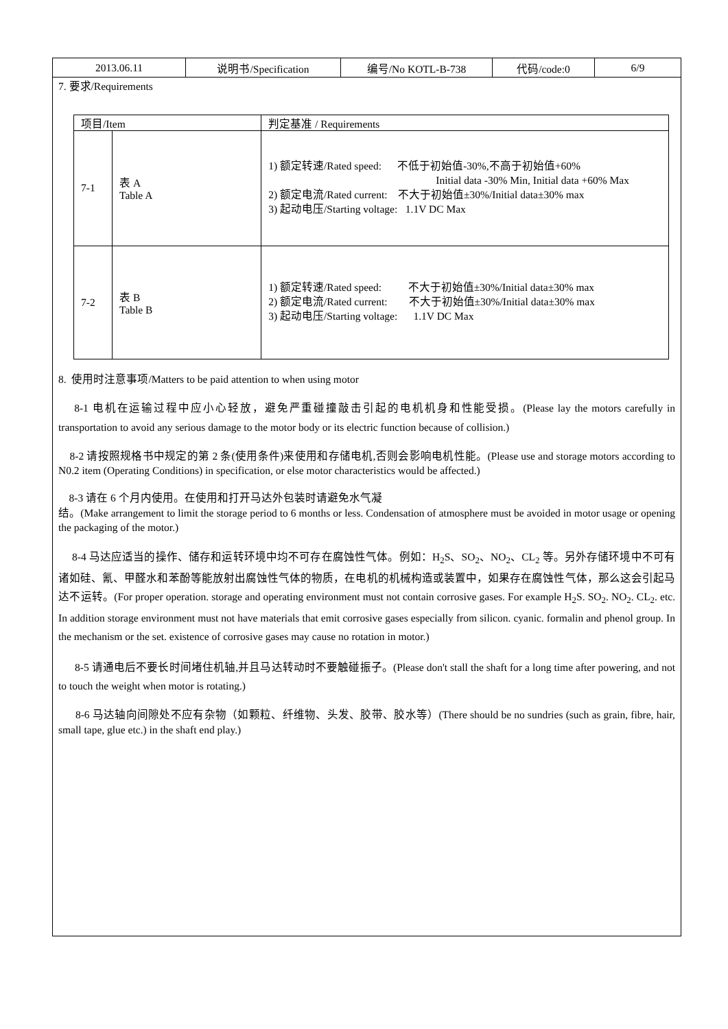| 2013.06.11 | 说明书/Specification | 编号/No KOTL-B-738 | 代码/code:0 | 6/9 |
7. 要求/Requirements
| 项目/Item | | 判定基准 / Requirements |
| 7-1 | 表 A Table A | 1) 额定转速/Rated speed: 不低于初始值-30%,不高于初始值+60% Initial data -30% Min, Initial data +60% Max 2) 额定电流/Rated current: 不大于初始值±30%/Initial data±30% max 3) 起动电压/Starting voltage: 1.1V DC Max |
| 7-2 | 表 B Table B | 1) 额定转速/Rated speed: 不大于初始值±30%/Initial data±30% max 2) 额定电流/Rated current: 不大于初始值±30%/Initial data±30% max 3) 起动电压/Starting voltage: 1.1V DC Max |
8. 使用时注意事项/Matters to be paid attention to when using motor
8-1 电机在运输过程中应小心轻放，避免严重碰撞敲击引起的电机机身和性能受损。(Please lay the motors carefully in transportation to avoid any serious damage to the motor body or its electric function because of collision.)
8-2 请按照规格书中规定的第 2 条(使用条件)来使用和存储电机,否则会影响电机性能。(Please use and storage motors according to N0.2 item (Operating Conditions) in specification, or else motor characteristics would be affected.)
8-3 请在 6 个月内使用。在使用和打开马达外包装时请避免水气凝
结。(Make arrangement to limit the storage period to 6 months or less. Condensation of atmosphere must be avoided in motor usage or opening the packaging of the motor.)
8-4 马达应适当的操作、储存和运转环境中均不可存在腐蚀性气体。例如：H<sub>2</sub>S、SO<sub>2</sub>、NO<sub>2</sub>、CL<sub>2</sub> 等。另外存储环境中不可有诸如硅、氰、甲醛水和苯酚等能放射出腐蚀性气体的物质，在电机的机械构造或装置中，如果存在腐蚀性气体，那么这会引起马达不运转。(For proper operation. storage and operating environment must not contain corrosive gases. For example H<sub>2</sub>S. SO<sub>2</sub>. NO<sub>2</sub>. CL<sub>2</sub>. etc. In addition storage environment must not have materials that emit corrosive gases especially from silicon. cyanic. formalin and phenol group. In the mechanism or the set. existence of corrosive gases may cause no rotation in motor.)
8-5 请通电后不要长时间堵住机轴,并且马达转动时不要触碰振子。(Please don't stall the shaft for a long time after powering, and not to touch the weight when motor is rotating.)
8-6 马达轴向间隙处不应有杂物（如颗粒、纤维物、头发、胶带、胶水等）(There should be no sundries (such as grain, fibre, hair, small tape, glue etc.) in the shaft end play.)